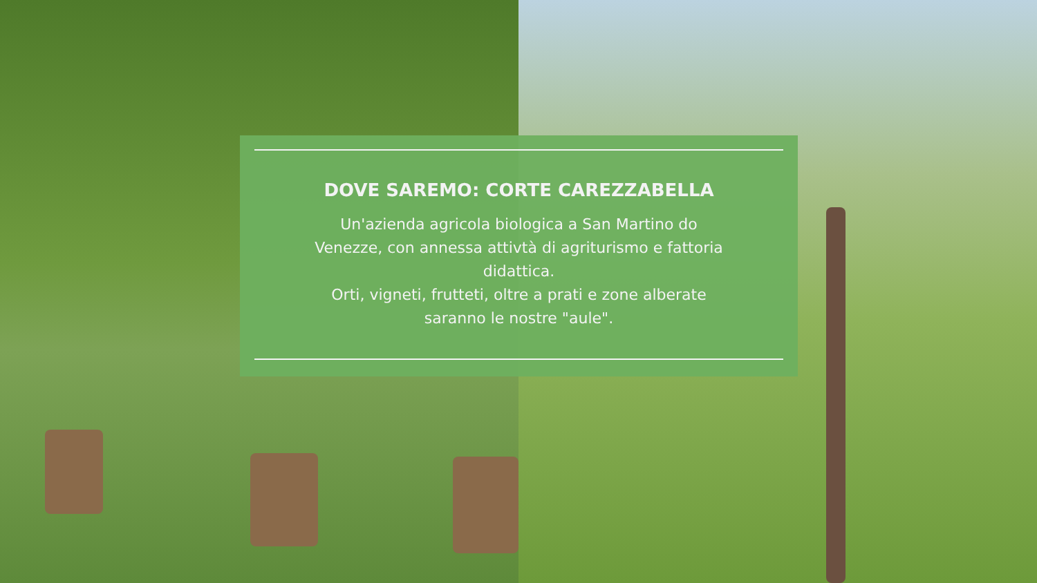DOVE SAREMO: CORTE CAREZZABELLA
Un'azienda agricola biologica a San Martino do
Venezze, con annessa attivtà di agriturismo e fattoria
didattica.
Orti, vigneti, frutteti, oltre a prati e zone alberate
saranno le nostre "aule".